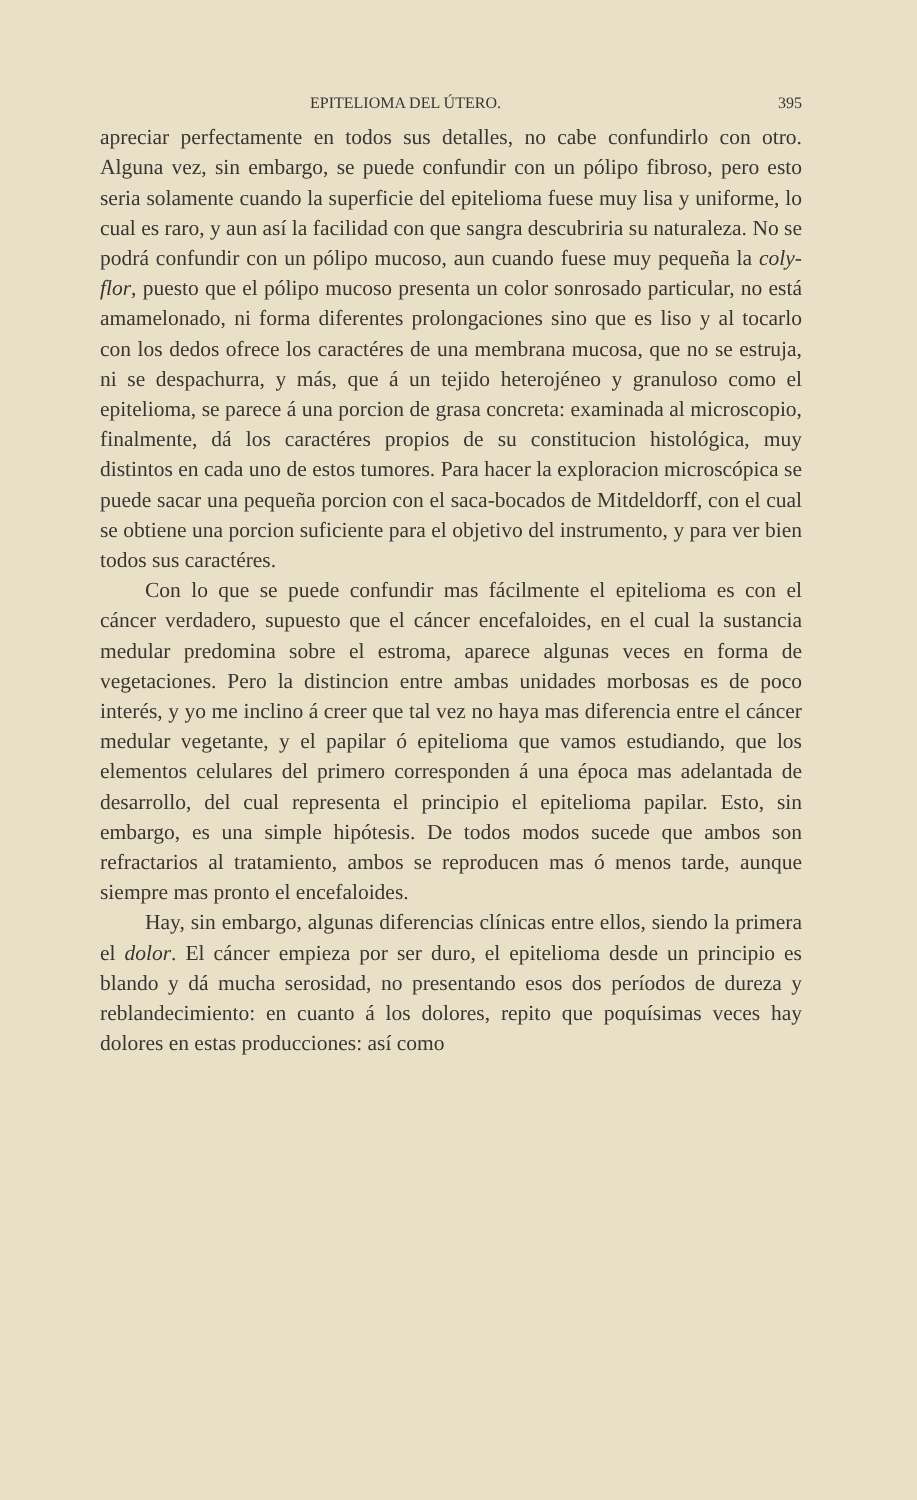EPITELIOMA DEL ÚTERO. 395
apreciar perfectamente en todos sus detalles, no cabe confundirlo con otro. Alguna vez, sin embargo, se puede confundir con un pólipo fibroso, pero esto seria solamente cuando la superficie del epitelioma fuese muy lisa y uniforme, lo cual es raro, y aun así la facilidad con que sangra descubriria su naturaleza. No se podrá confundir con un pólipo mucoso, aun cuando fuese muy pequeña la coly-flor, puesto que el pólipo mucoso presenta un color sonrosado particular, no está amamelonado, ni forma diferentes prolongaciones sino que es liso y al tocarlo con los dedos ofrece los caractéres de una membrana mucosa, que no se estruja, ni se despachurra, y más, que á un tejido heterojéneo y granuloso como el epitelioma, se parece á una porcion de grasa concreta: examinada al microscopio, finalmente, dá los caractéres propios de su constitucion histológica, muy distintos en cada uno de estos tumores. Para hacer la exploracion microscópica se puede sacar una pequeña porcion con el saca-bocados de Mitdeldorff, con el cual se obtiene una porcion suficiente para el objetivo del instrumento, y para ver bien todos sus caractéres.
Con lo que se puede confundir mas fácilmente el epitelioma es con el cáncer verdadero, supuesto que el cáncer encefaloides, en el cual la sustancia medular predomina sobre el estroma, aparece algunas veces en forma de vegetaciones. Pero la distincion entre ambas unidades morbosas es de poco interés, y yo me inclino á creer que tal vez no haya mas diferencia entre el cáncer medular vegetante, y el papilar ó epitelioma que vamos estudiando, que los elementos celulares del primero corresponden á una época mas adelantada de desarrollo, del cual representa el principio el epitelioma papilar. Esto, sin embargo, es una simple hipótesis. De todos modos sucede que ambos son refractarios al tratamiento, ambos se reproducen mas ó menos tarde, aunque siempre mas pronto el encefaloides.
Hay, sin embargo, algunas diferencias clínicas entre ellos, siendo la primera el dolor. El cáncer empieza por ser duro, el epitelioma desde un principio es blando y dá mucha serosidad, no presentando esos dos períodos de dureza y reblandecimiento: en cuanto á los dolores, repito que poquísimas veces hay dolores en estas producciones: así como